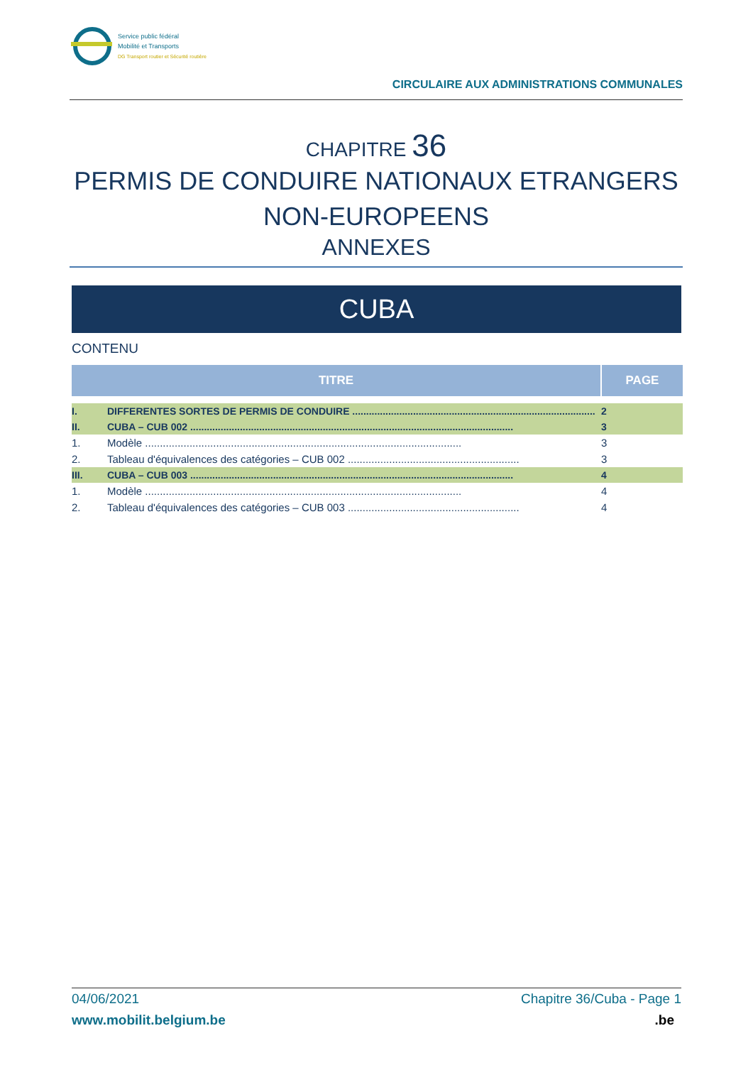Service public fédéral
Mobilité et Transports
DG Transport routier et Sécurité routière
CIRCULAIRE AUX ADMINISTRATIONS COMMUNALES
CHAPITRE 36
PERMIS DE CONDUIRE NATIONAUX ETRANGERS
NON-EUROPEENS
ANNEXES
CUBA
CONTENU
| TITRE | | PAGE |
| --- | --- | --- |
| I. | DIFFERENTES SORTES DE PERMIS DE CONDUIRE ........................................................................................ | 2 |
| II. | CUBA – CUB 002 ..................................................................................................................... | 3 |
| 1. | Modèle ........................................................................................................... | 3 |
| 2. | Tableau d'équivalences des catégories – CUB 002 .......................................................... | 3 |
| III. | CUBA – CUB 003 ..................................................................................................................... | 4 |
| 1. | Modèle ........................................................................................................... | 4 |
| 2. | Tableau d'équivalences des catégories – CUB 003 .......................................................... | 4 |
04/06/2021 Chapitre 36/Cuba - Page 1
www.mobilit.belgium.be.be